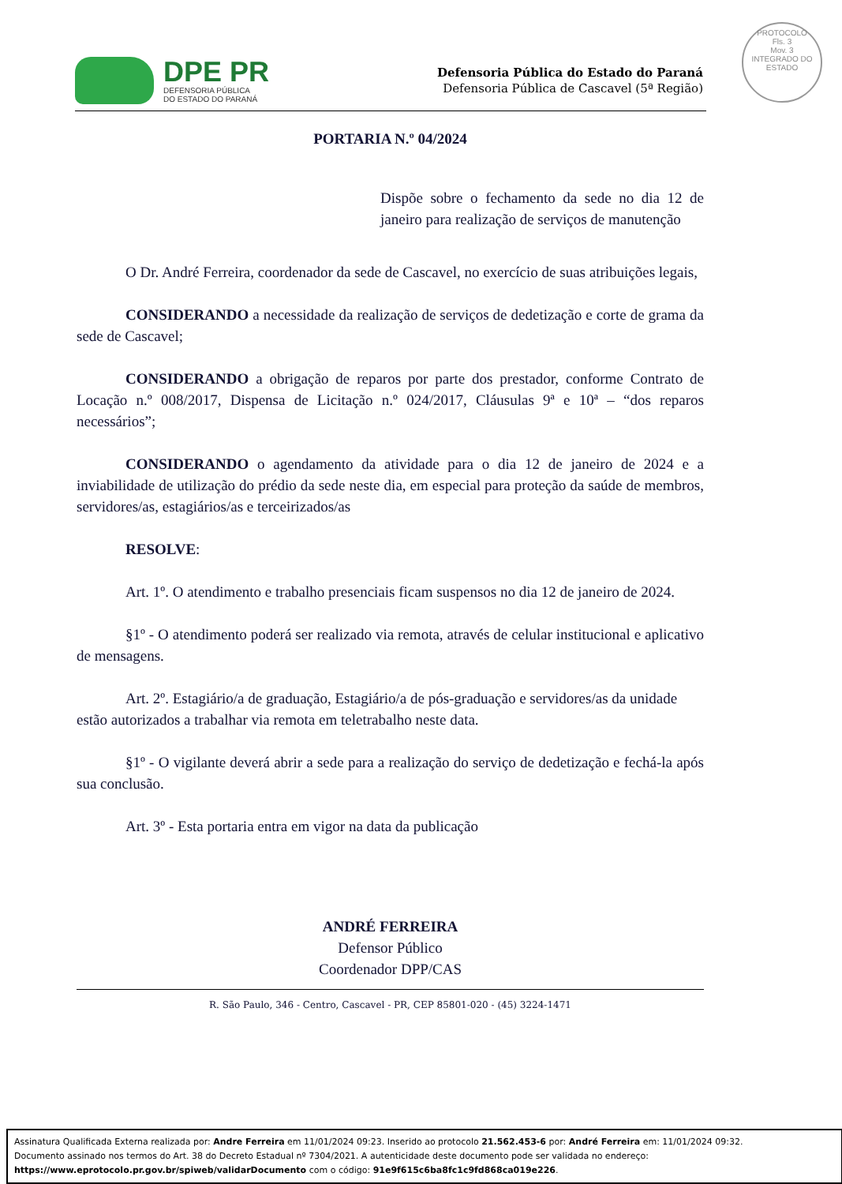DPE PR
DEFENSORIA PÚBLICA
DO ESTADO DO PARANÁ
Defensoria Pública do Estado do Paraná
Defensoria Pública de Cascavel (5ª Região)
PROTOCOLO
Fls. 3
Mov. 3
INTEGRADO DO ESTADO
PORTARIA N.º 04/2024
Dispõe sobre o fechamento da sede no dia 12 de janeiro para realização de serviços de manutenção
O Dr. André Ferreira, coordenador da sede de Cascavel, no exercício de suas atribuições legais,
CONSIDERANDO a necessidade da realização de serviços de dedetização e corte de grama da sede de Cascavel;
CONSIDERANDO a obrigação de reparos por parte dos prestador, conforme Contrato de Locação n.º 008/2017, Dispensa de Licitação n.º 024/2017, Cláusulas 9ª e 10ª – “dos reparos necessários”;
CONSIDERANDO o agendamento da atividade para o dia 12 de janeiro de 2024 e a inviabilidade de utilização do prédio da sede neste dia, em especial para proteção da saúde de membros, servidores/as, estagiários/as e terceirizados/as
RESOLVE:
Art. 1º. O atendimento e trabalho presenciais ficam suspensos no dia 12 de janeiro de 2024.
§1º - O atendimento poderá ser realizado via remota, através de celular institucional e aplicativo de mensagens.
Art. 2º. Estagiário/a de graduação, Estagiário/a de pós-graduação e servidores/as da unidade estão autorizados a trabalhar via remota em teletrabalho neste data.
§1º - O vigilante deverá abrir a sede para a realização do serviço de dedetização e fechá-la após sua conclusão.
Art. 3º - Esta portaria entra em vigor na data da publicação
ANDRÉ FERREIRA
Defensor Público
Coordenador DPP/CAS
R. São Paulo, 346 - Centro, Cascavel - PR, CEP 85801-020 - (45) 3224-1471
Assinatura Qualificada Externa realizada por: Andre Ferreira em 11/01/2024 09:23. Inserido ao protocolo 21.562.453-6 por: André Ferreira em: 11/01/2024 09:32.
Documento assinado nos termos do Art. 38 do Decreto Estadual nº 7304/2021. A autenticidade deste documento pode ser validada no endereço:
https://www.eprotocolo.pr.gov.br/spiweb/validarDocumento com o código: 91e9f615c6ba8fc1c9fd868ca019e226.